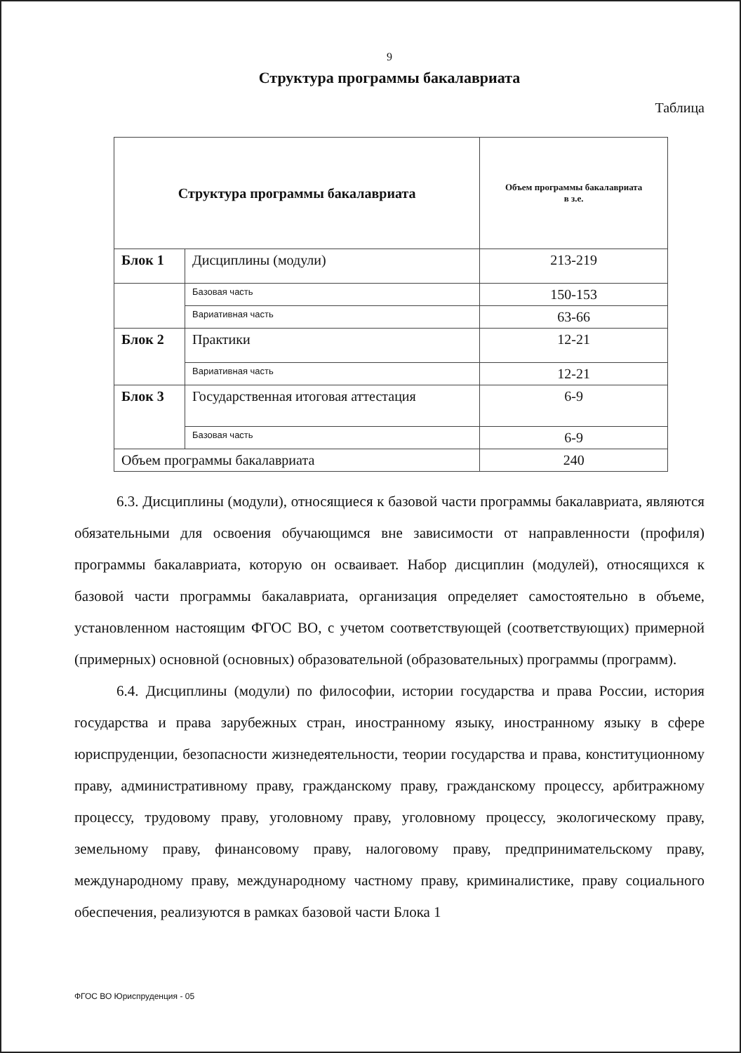9
Структура программы бакалавриата
Таблица
| Структура программы бакалавриата | | Объем программы бакалавриата в з.е. |
| --- | --- | --- |
| Блок 1 | Дисциплины (модули) | 213-219 |
| | Базовая часть | 150-153 |
| | Вариативная часть | 63-66 |
| Блок 2 | Практики | 12-21 |
| | Вариативная часть | 12-21 |
| Блок 3 | Государственная итоговая аттестация | 6-9 |
| | Базовая часть | 6-9 |
| Объем программы бакалавриата | | 240 |
6.3. Дисциплины (модули), относящиеся к базовой части программы бакалавриата, являются обязательными для освоения обучающимся вне зависимости от направленности (профиля) программы бакалавриата, которую он осваивает. Набор дисциплин (модулей), относящихся к базовой части программы бакалавриата, организация определяет самостоятельно в объеме, установленном настоящим ФГОС ВО, с учетом соответствующей (соответствующих) примерной (примерных) основной (основных) образовательной (образовательных) программы (программ).
6.4. Дисциплины (модули) по философии, истории государства и права России, история государства и права зарубежных стран, иностранному языку, иностранному языку в сфере юриспруденции, безопасности жизнедеятельности, теории государства и права, конституционному праву, административному праву, гражданскому праву, гражданскому процессу, арбитражному процессу, трудовому праву, уголовному праву, уголовному процессу, экологическому праву, земельному праву, финансовому праву, налоговому праву, предпринимательскому праву, международному праву, международному частному праву, криминалистике, праву социального обеспечения, реализуются в рамках базовой части Блока 1
ФГОС ВО Юриспруденция - 05